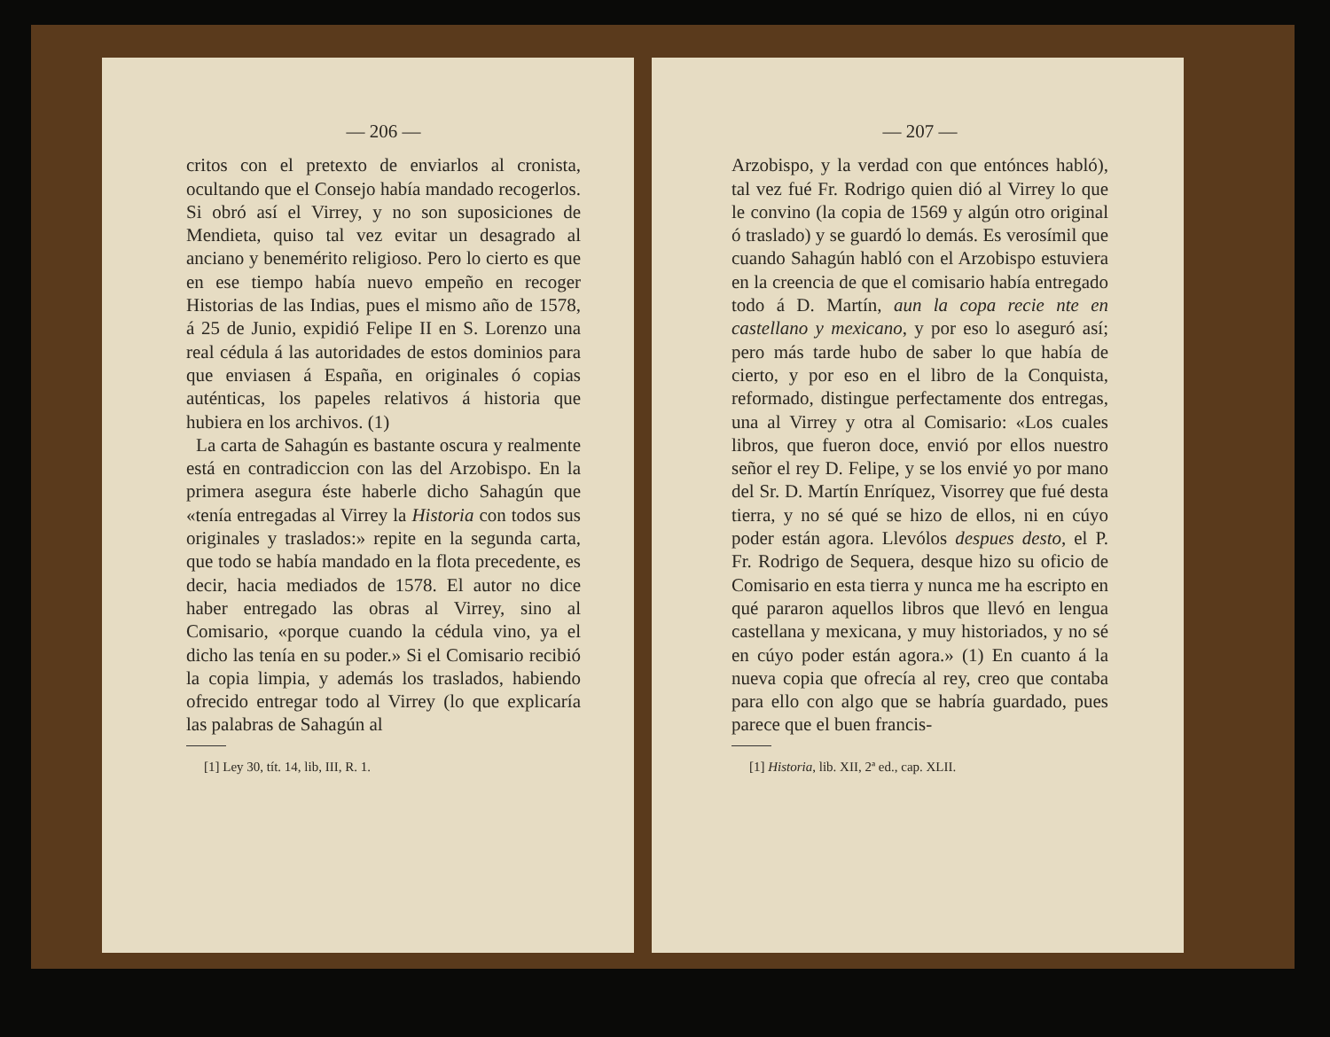— 206 —
critos con el pretexto de enviarlos al cronista, ocultando que el Consejo había mandado recogerlos. Si obró así el Virrey, y no son suposiciones de Mendieta, quiso tal vez evitar un desagrado al anciano y benemérito religioso. Pero lo cierto es que en ese tiempo había nuevo empeño en recoger Historias de las Indias, pues el mismo año de 1578, á 25 de Junio, expidió Felipe II en S. Lorenzo una real cédula á las autoridades de estos dominios para que enviasen á España, en originales ó copias auténticas, los papeles relativos á historia que hubiera en los archivos. (1)
La carta de Sahagún es bastante oscura y realmente está en contradiccion con las del Arzobispo. En la primera asegura éste haberle dicho Sahagún que «tenía entregadas al Virrey la Historia con todos sus originales y traslados:» repite en la segunda carta, que todo se había mandado en la flota precedente, es decir, hacia mediados de 1578. El autor no dice haber entregado las obras al Virrey, sino al Comisario, «porque cuando la cédula vino, ya el dicho las tenía en su poder.» Si el Comisario recibió la copia limpia, y además los traslados, habiendo ofrecido entregar todo al Virrey (lo que explicaría las palabras de Sahagún al
[1] Ley 30, tít. 14, lib, III, R. 1.
— 207 —
Arzobispo, y la verdad con que entónces habló), tal vez fué Fr. Rodrigo quien dió al Virrey lo que le convino (la copia de 1569 y algún otro original ó traslado) y se guardó lo demás. Es verosímil que cuando Sahagún habló con el Arzobispo estuviera en la creencia de que el comisario había entregado todo á D. Martín, aun la copa recie nte en castellano y mexicano, y por eso lo aseguró así; pero más tarde hubo de saber lo que había de cierto, y por eso en el libro de la Conquista, reformado, distingue perfectamente dos entregas, una al Virrey y otra al Comisario: «Los cuales libros, que fueron doce, envió por ellos nuestro señor el rey D. Felipe, y se los envié yo por mano del Sr. D. Martín Enríquez, Visorrey que fué desta tierra, y no sé qué se hizo de ellos, ni en cúyo poder están agora. Llevólos despues desto, el P. Fr. Rodrigo de Sequera, desque hizo su oficio de Comisario en esta tierra y nunca me ha escripto en qué pararon aquellos libros que llevó en lengua castellana y mexicana, y muy historiados, y no sé en cúyo poder están agora.» (1) En cuanto á la nueva copia que ofrecía al rey, creo que contaba para ello con algo que se habría guardado, pues parece que el buen francis-
[1] Historia, lib. XII, 2ª ed., cap. XLII.